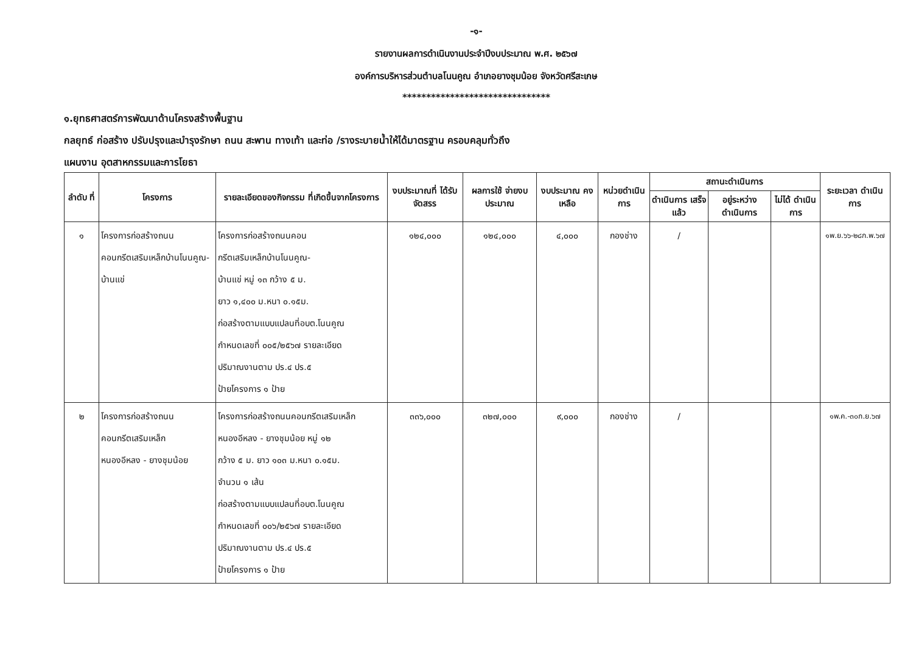-๑-
รายงานผลการดำเนินงานประจำปีงบประมาณ พ.ศ. ๒๕๖๗
องค์การบริหารส่วนตำบลโนนคูณ อำเภอยางชุมน้อย จังหวัดศรีสะเกษ
*******************************
๑.ยุทธศาสตร์การพัฒนาด้านโครงสร้างพื้นฐาน
กลยุทธ์ ก่อสร้าง ปรับปรุงและบำรุงรักษา ถนน สะพาน ทางเท้า และท่อ /รางระบายน้ำให้ได้มาตรฐาน ครอบคลุมทั่วถึง
แผนงาน อุตสาหกรรมและการโยธา
| ลำดับ ที่ | โครงการ | รายละเอียดของกิจกรรม ที่เกิดขึ้นจากโครงการ | งบประมาณที่ ได้รับจัดสรร | ผลการใช้ จ่ายงบประมาณ | งบประมาณ คงเหลือ | หน่วยดำเนิน การ | สถานะดำเนินการ | | | ระยะเวลา ดำเนินการ |
| --- | --- | --- | --- | --- | --- | --- | --- | --- | --- | --- |
| | | | | | | | ดำเนินการ เสร็จแล้ว | อยู่ระหว่าง ดำเนินการ | ไม่ได้ ดำเนินการ | |
| ๑ | โครงการก่อสร้างถนนคอนกรีตเสริมเหล็กบ้านโนนคูณ-บ้านแข่ | โครงการก่อสร้างถนนคอน กรีตเสริมเหล็กบ้านโนนคูณ- บ้านแข่ หมู่ ๑๓ กว้าง ๕ ม. ยาว ๑,๔๐๐ ม.หนา ๐.๑๕ม. ก่อสร้างตามแบบแปลนที่อบต.โนนคูณ กำหนดเลขที่ ๐๐๕/๒๕๖๗ รายละเอียด ปริมาณงานตาม ปร.๔ ปร.๕ ป้ายโครงการ ๑ ป้าย | ๑๒๔,๐๐๐ | ๑๒๔,๐๐๐ | ๔,๐๐๐ | กองช่าง | / | | | ๑พ.ย.๖๖-๒๘ก.พ.๖๗ |
| ๒ | โครงการก่อสร้างถนน คอนกรีตเสริมเหล็ก หนองอีหลง - ยางชุมน้อย | โครงการก่อสร้างถนนคอนกรีตเสริมเหล็ก หนองอีหลง - ยางชุมน้อย หมู่ ๑๒ กว้าง ๕ ม. ยาว ๑๐๓ ม.หนา ๐.๑๕ม. จำนวน ๑ เส้น ก่อสร้างตามแบบแปลนที่อบต.โนนคูณ กำหนดเลขที่ ๐๐๖/๒๕๖๗ รายละเอียด ปริมาณงานตาม ปร.๔ ปร.๕ ป้ายโครงการ ๑ ป้าย | ๓๓๖,๐๐๐ | ๓๒๗,๐๐๐ | ๙,๐๐๐ | กองช่าง | / | | | ๑พ.ค.-๓๐ก.ย.๖๗ |